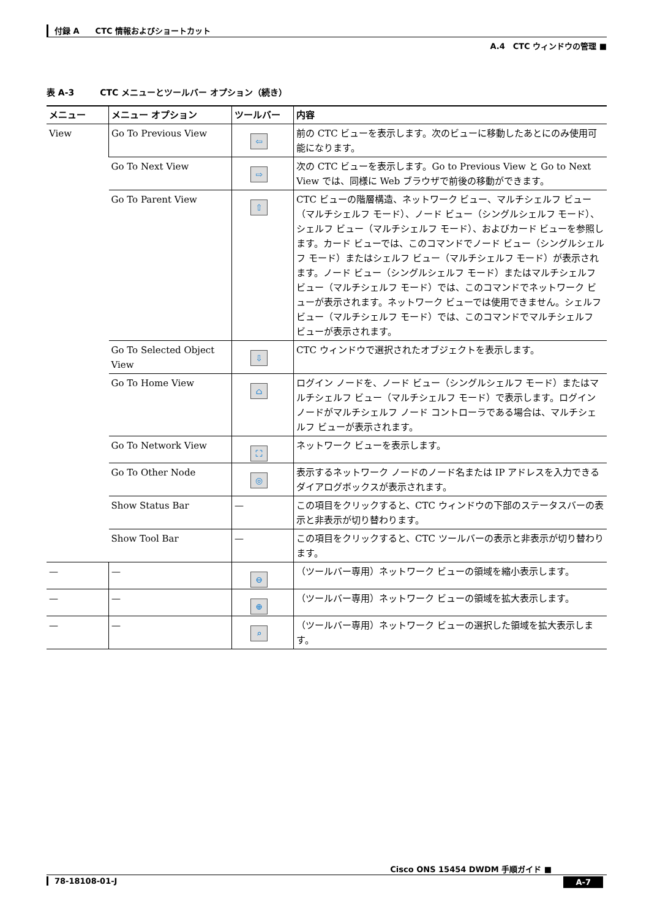付録 A　　CTC 情報およびショートカット
A.4　CTC ウィンドウの管理 ■
表 A-3　　　CTC メニューとツールバー オプション（続き）
| メニュー | メニュー オプション | ツールバー | 内容 |
| --- | --- | --- | --- |
| View | Go To Previous View | ⇦ | 前の CTC ビューを表示します。次のビューに移動したあとにのみ使用可能になります。 |
| | Go To Next View | ⇨ | 次の CTC ビューを表示します。Go to Previous View と Go to Next View では、同様に Web ブラウザで前後の移動ができます。 |
| | Go To Parent View | ⇧ | CTC ビューの階層構造、ネットワーク ビュー、マルチシェルフ ビュー（マルチシェルフ モード）、ノード ビュー（シングルシェルフ モード）、シェルフ ビュー（マルチシェルフ モード）、およびカード ビューを参照します。カード ビューでは、このコマンドでノード ビュー（シングルシェルフ モード）またはシェルフ ビュー（マルチシェルフ モード）が表示されます。ノード ビュー（シングルシェルフ モード）またはマルチシェルフ ビュー（マルチシェルフ モード）では、このコマンドでネットワーク ビューが表示されます。ネットワーク ビューでは使用できません。シェルフ ビュー（マルチシェルフ モード）では、このコマンドでマルチシェルフ ビューが表示されます。 |
| | Go To Selected Object View | ⇩ | CTC ウィンドウで選択されたオブジェクトを表示します。 |
| | Go To Home View | ⌂ | ログイン ノードを、ノード ビュー（シングルシェルフ モード）またはマルチシェルフ ビュー（マルチシェルフ モード）で表示します。ログイン ノードがマルチシェルフ ノード コントローラである場合は、マルチシェルフ ビューが表示されます。 |
| | Go To Network View | ⛶ | ネットワーク ビューを表示します。 |
| | Go To Other Node | ◎ | 表示するネットワーク ノードのノード名または IP アドレスを入力できるダイアログボックスが表示されます。 |
| | Show Status Bar | — | この項目をクリックすると、CTC ウィンドウの下部のステータスバーの表示と非表示が切り替わります。 |
| | Show Tool Bar | — | この項目をクリックすると、CTC ツールバーの表示と非表示が切り替わります。 |
| — | — | ⊖ | （ツールバー専用）ネットワーク ビューの領域を縮小表示します。 |
| — | — | ⊕ | （ツールバー専用）ネットワーク ビューの領域を拡大表示します。 |
| — | — | ⌕ | （ツールバー専用）ネットワーク ビューの選択した領域を拡大表示します。 |
Cisco ONS 15454 DWDM 手順ガイド ■
78-18108-01-J
A-7